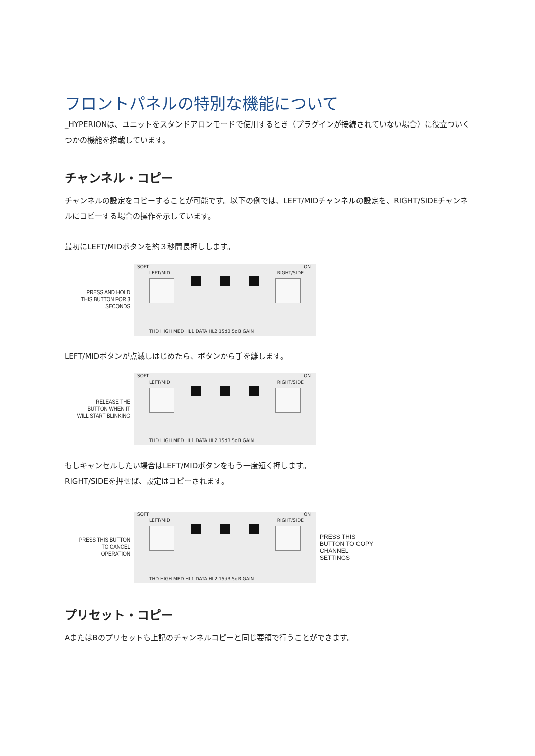フロントパネルの特別な機能について
_HYPERIONは、ユニットをスタンドアロンモードで使用するとき（プラグインが接続されていない場合）に役立ついくつかの機能を搭載しています。
チャンネル・コピー
チャンネルの設定をコピーすることが可能です。以下の例では、LEFT/MIDチャンネルの設定を、RIGHT/SIDEチャンネルにコピーする場合の操作を示しています。
最初にLEFT/MIDボタンを約３秒間長押しします。
PRESS AND HOLD THIS BUTTON FOR 3 SECONDS
SOFT
LEFT/MID
ON
RIGHT/SIDE
THD HIGH MED HL1 DATA HL2 15dB 5dB GAIN
LEFT/MIDボタンが点滅しはじめたら、ボタンから手を離します。
RELEASE THE BUTTON WHEN IT WILL START BLINKING
SOFT
LEFT/MID
ON
RIGHT/SIDE
THD HIGH MED HL1 DATA HL2 15dB 5dB GAIN
もしキャンセルしたい場合はLEFT/MIDボタンをもう一度短く押します。
RIGHT/SIDEを押せば、設定はコピーされます。
PRESS THIS BUTTON TO CANCEL OPERATION
SOFT
LEFT/MID
ON
RIGHT/SIDE
THD HIGH MED HL1 DATA HL2 15dB 5dB GAIN
PRESS THIS BUTTON TO COPY CHANNEL SETTINGS
プリセット・コピー
AまたはBのプリセットも上記のチャンネルコピーと同じ要領で行うことができます。